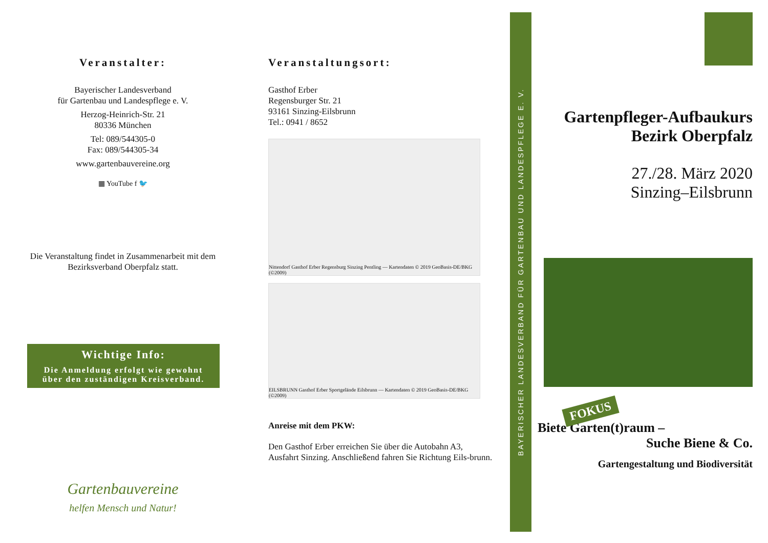Veranstalter:
Bayerischer Landesverband
für Gartenbau und Landespflege e. V.
Herzog-Heinrich-Str. 21
80336 München
Tel: 089/544305-0
Fax: 089/544305-34
www.gartenbauvereine.org
▦ YouTube f 🐦
Die Veranstaltung findet in Zusammenarbeit mit dem Bezirksverband Oberpfalz statt.
Wichtige Info:
Die Anmeldung erfolgt wie gewohnt über den zuständigen Kreisverband.
Gartenbauvereine
helfen Mensch und Natur!
Veranstaltungsort:
Gasthof Erber
Regensburger Str. 21
93161 Sinzing-Eilsbrunn
Tel.: 0941 / 8652
Nittendorf Gasthof Erber Regensburg Sinzing Pentling — Kartendaten © 2019 GeoBasis-DE/BKG (©2009)
EILSBRUNN Gasthof Erber Sportgelände Eilsbrunn — Kartendaten © 2019 GeoBasis-DE/BKG (©2009)
Anreise mit dem PKW:
Den Gasthof Erber erreichen Sie über die Autobahn A3, Ausfahrt Sinzing. Anschließend fahren Sie Richtung Eils-brunn.
BAYERISCHER LANDESVERBAND FÜR GARTENBAU UND LANDESPFLEGE E. V.
Gartenpfleger-Aufbaukurs
Bezirk Oberpfalz
27./28. März 2020
Sinzing–Eilsbrunn
FOKUS
Biete Garten(t)raum –
Suche Biene & Co.
Gartengestaltung und Biodiversität